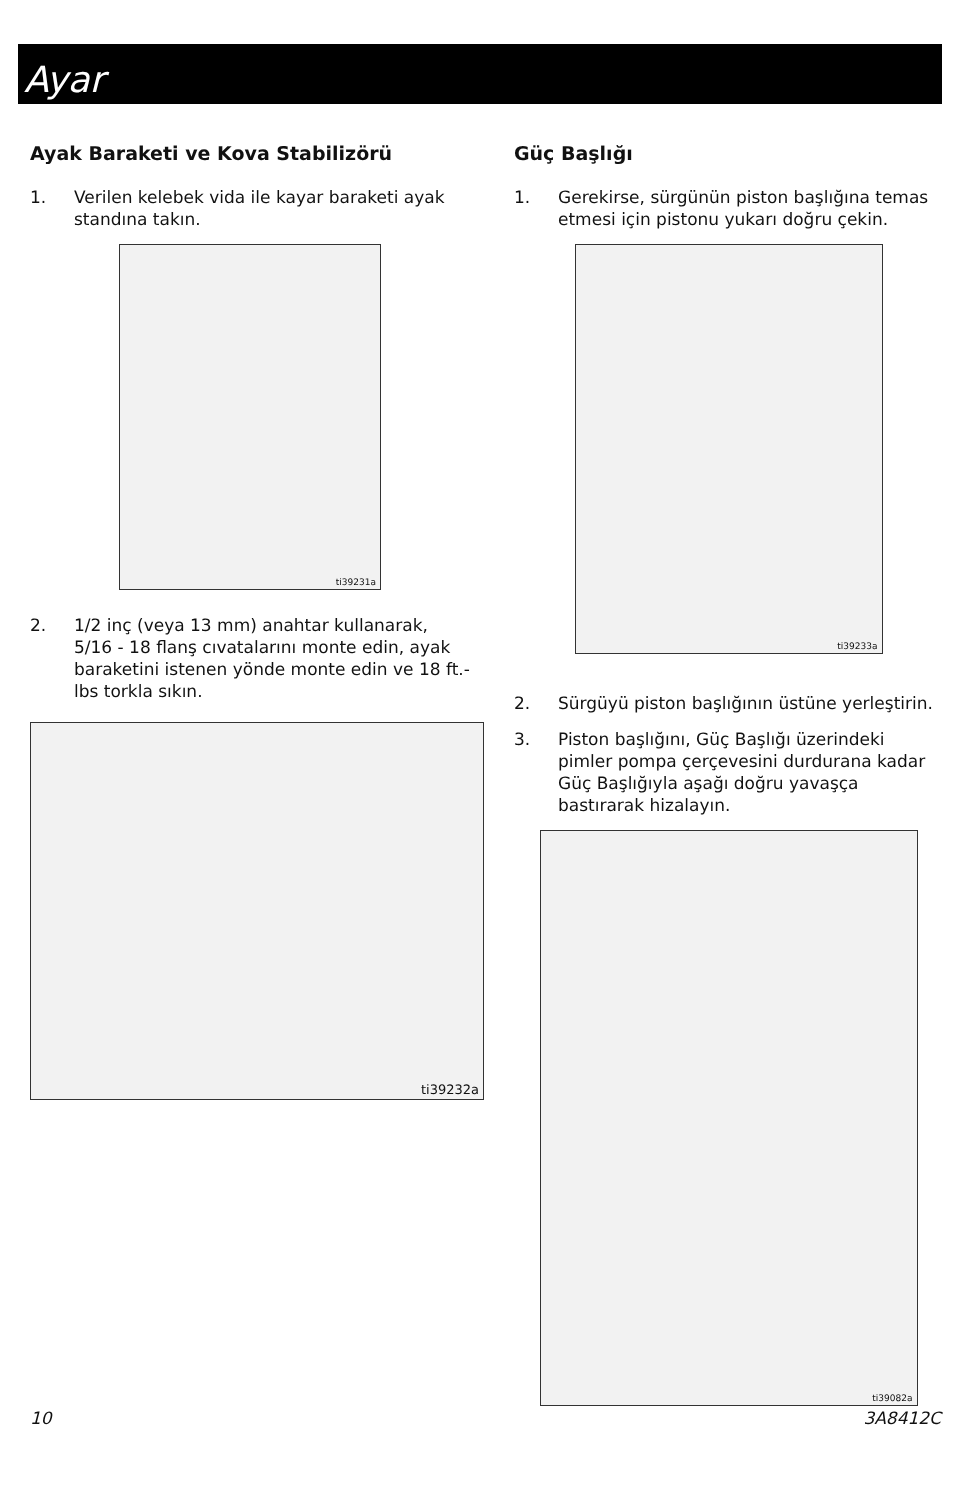Ayar
Ayak Baraketi ve Kova Stabilizörü
1. Verilen kelebek vida ile kayar baraketi ayak standına takın.
ti39231a
2. 1/2 inç (veya 13 mm) anahtar kullanarak, 5/16 - 18 flanş cıvatalarını monte edin, ayak baraketini istenen yönde monte edin ve 18 ft.-lbs torkla sıkın.
ti39232a
Güç Başlığı
1. Gerekirse, sürgünün piston başlığına temas etmesi için pistonu yukarı doğru çekin.
ti39233a
2. Sürgüyü piston başlığının üstüne yerleştirin.
3. Piston başlığını, Güç Başlığı üzerindeki pimler pompa çerçevesini durdurana kadar Güç Başlığıyla aşağı doğru yavaşça bastırarak hizalayın.
ti39082a
10 3A8412C